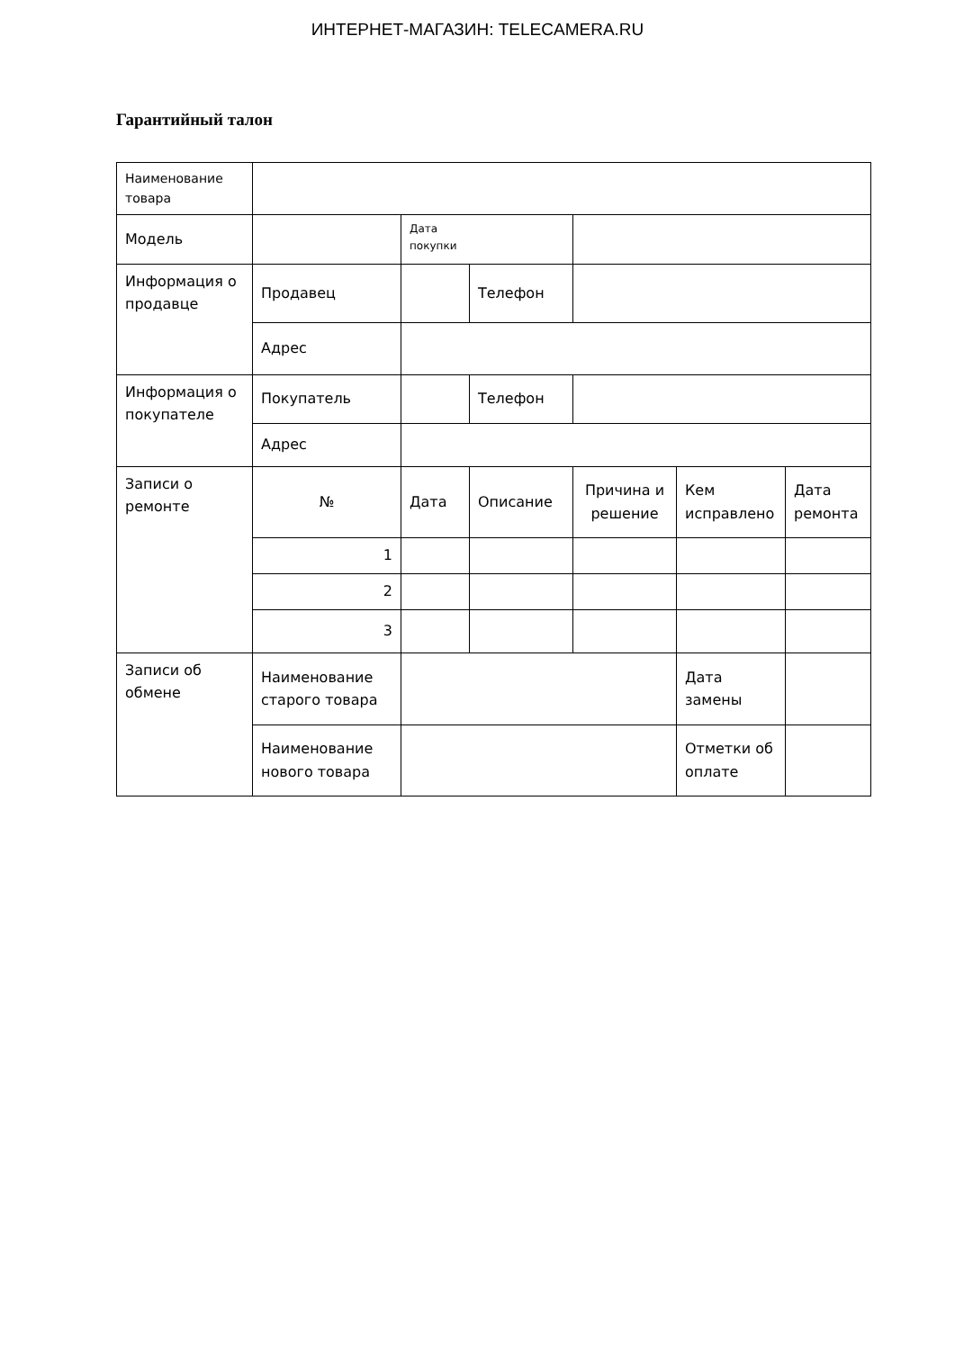ИНТЕРНЕТ-МАГАЗИН: TELECAMERA.RU
Гарантийный талон
| Наименование товара | | | | | | |
| Модель | | Дата покупки | | | | |
| Информация о продавце | Продавец | | Телефон | | | |
| | Адрес | | | | | |
| Информация о покупателе | Покупатель | | Телефон | | | |
| | Адрес | | | | | |
| Записи о ремонте | № | Дата | Описание | Причина и решение | Кем исправлено | Дата ремонта |
| | 1 | | | | | |
| | 2 | | | | | |
| | 3 | | | | | |
| Записи об обмене | Наименование старого товара | | | | Дата замены | |
| | Наименование нового товара | | | | Отметки об оплате | |